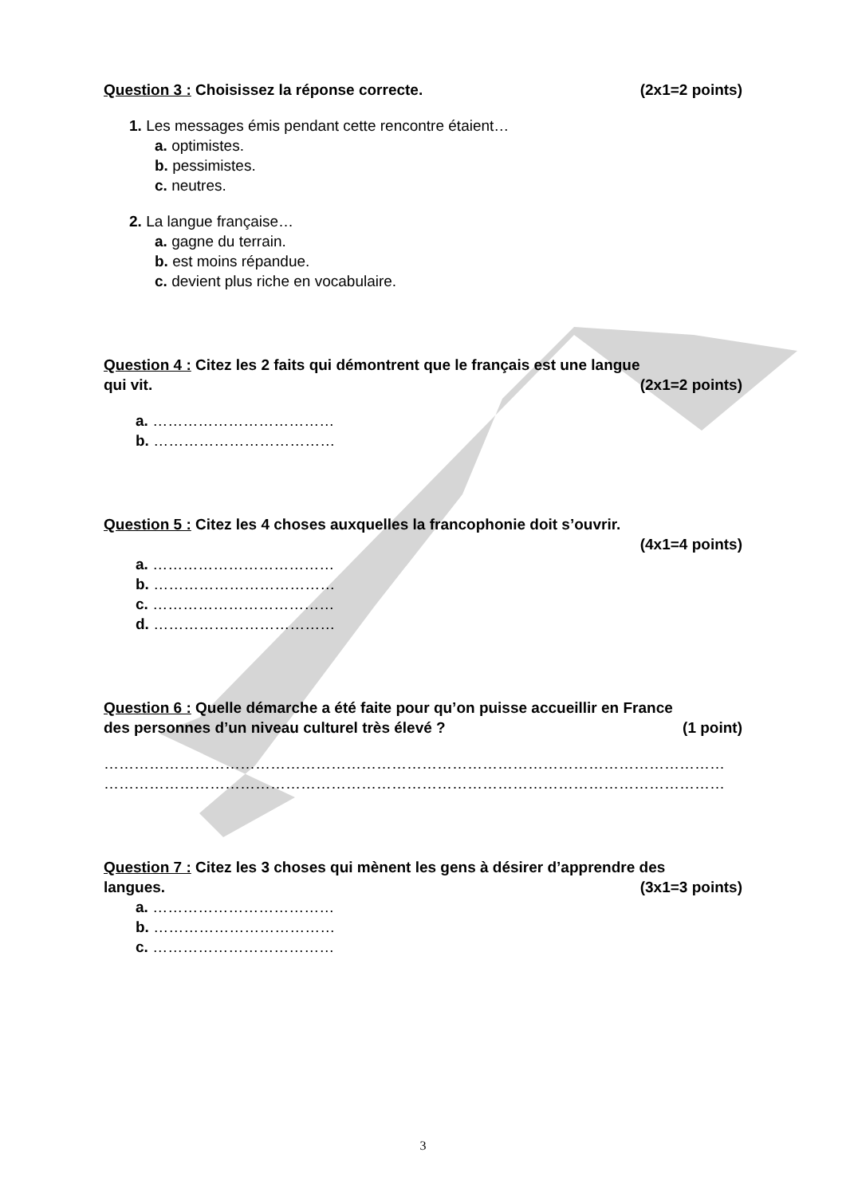Question 3 : Choisissez la réponse correcte. (2x1=2 points)
1. Les messages émis pendant cette rencontre étaient…
a. optimistes.
b. pessimistes.
c. neutres.
2. La langue française…
a. gagne du terrain.
b. est moins répandue.
c. devient plus riche en vocabulaire.
Question 4 : Citez les 2 faits qui démontrent que le français est une langue
qui vit. (2x1=2 points)
a. ………………………………
b. ………………………………
Question 5 : Citez les 4 choses auxquelles la francophonie doit s’ouvrir.
(4x1=4 points)
a. ………………………………
b. ………………………………
c. ………………………………
d. ………………………………
Question 6 : Quelle démarche a été faite pour qu’on puisse accueillir en France
des personnes d’un niveau culturel très élevé ? (1 point)
……………………………………………………………………………………………………………
……………………………………………………………………………………………………………
Question 7 : Citez les 3 choses qui mènent les gens à désirer d’apprendre des
langues. (3x1=3 points)
a. ………………………………
b. ………………………………
c. ………………………………
3